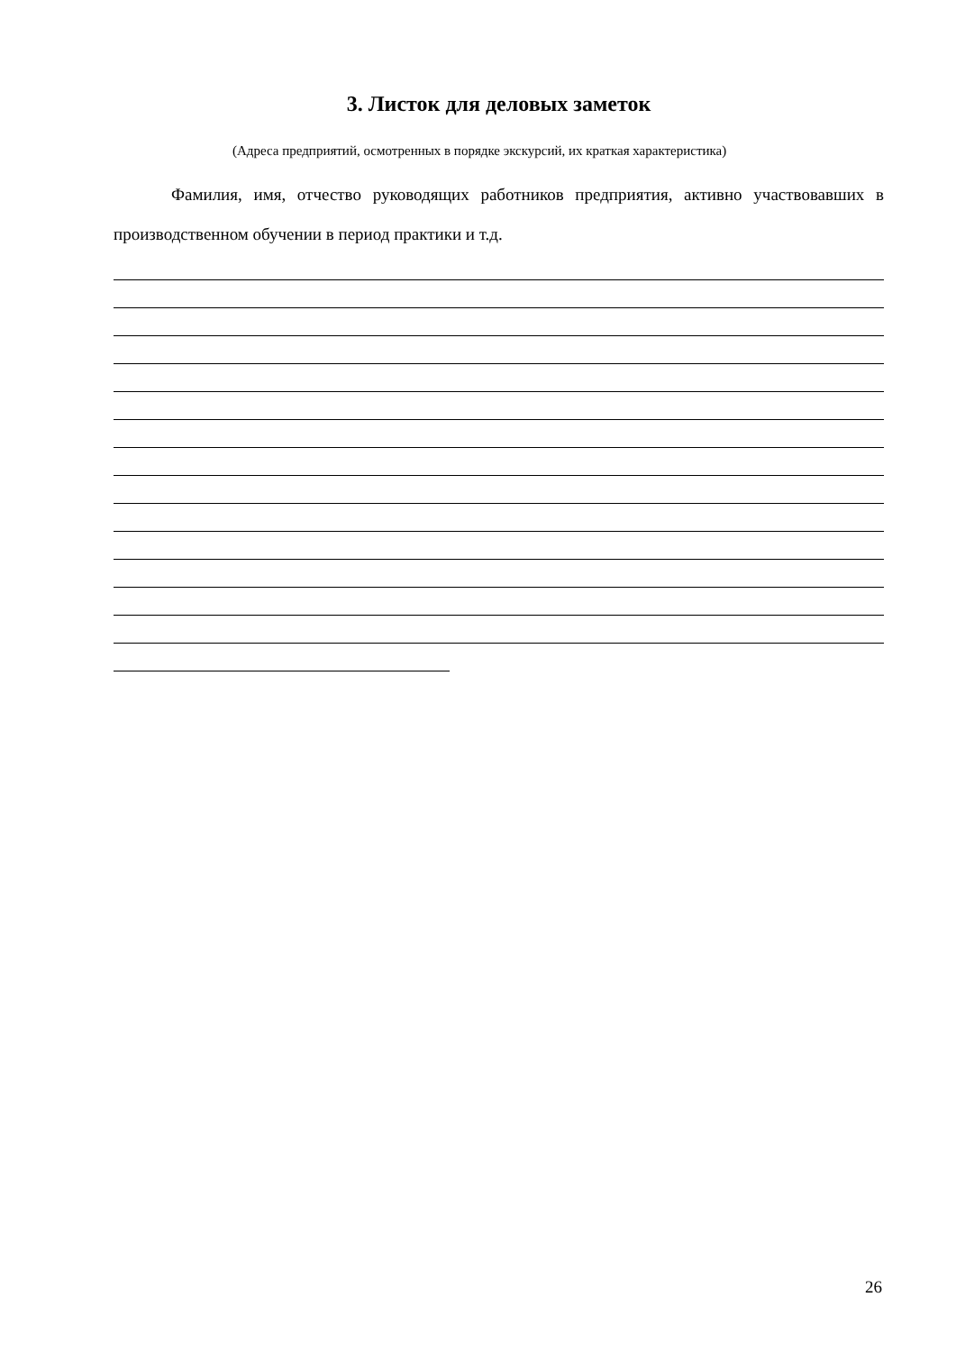3. Листок для деловых заметок
(Адреса предприятий, осмотренных в порядке экскурсий, их краткая характеристика)
Фамилия, имя, отчество руководящих работников предприятия, активно участвовавших в производственном обучении в период практики и т.д.
26